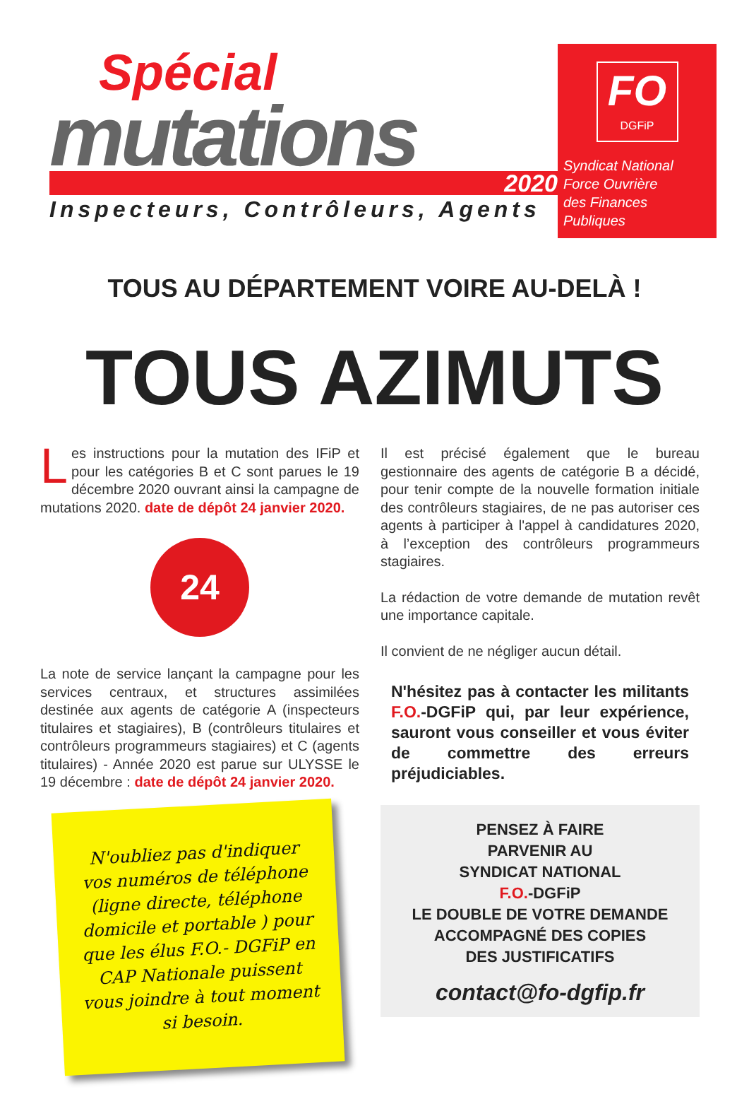Spécial
mutations
2020
Inspecteurs, Contrôleurs, Agents
FO
DGFiP
Syndicat National
Force Ouvrière
des Finances Publiques
TOUS AU DÉPARTEMENT VOIRE AU-DELÀ !
TOUS AZIMUTS
Les instructions pour la mutation des IFiP et pour les catégories B et C sont parues le 19 décembre 2020 ouvrant ainsi la campagne de mutations 2020. date de dépôt 24 janvier 2020.
24
La note de service lançant la campagne pour les services centraux, et structures assimilées destinée aux agents de catégorie A (inspecteurs titulaires et stagiaires), B (contrôleurs titulaires et contrôleurs programmeurs stagiaires) et C (agents titulaires) - Année 2020 est parue sur ULYSSE le 19 décembre : date de dépôt 24 janvier 2020.
N'oubliez pas d'indiquer vos numéros de téléphone (ligne directe, téléphone domicile et portable ) pour que les élus F.O.- DGFiP en CAP Nationale puissent vous joindre à tout moment si besoin.
Il est précisé également que le bureau gestionnaire des agents de catégorie B a décidé, pour tenir compte de la nouvelle formation initiale des contrôleurs stagiaires, de ne pas autoriser ces agents à participer à l'appel à candidatures 2020, à l’exception des contrôleurs programmeurs stagiaires.
La rédaction de votre demande de mutation revêt une importance capitale.
Il convient de ne négliger aucun détail.
N'hésitez pas à contacter les militants F.O.-DGFiP qui, par leur expérience, sauront vous conseiller et vous éviter de commettre des erreurs préjudiciables.
PENSEZ À FAIRE
PARVENIR AU
SYNDICAT NATIONAL
F.O.-DGFiP
LE DOUBLE DE VOTRE DEMANDE
ACCOMPAGNÉ DES COPIES
DES JUSTIFICATIFS
contact@fo-dgfip.fr